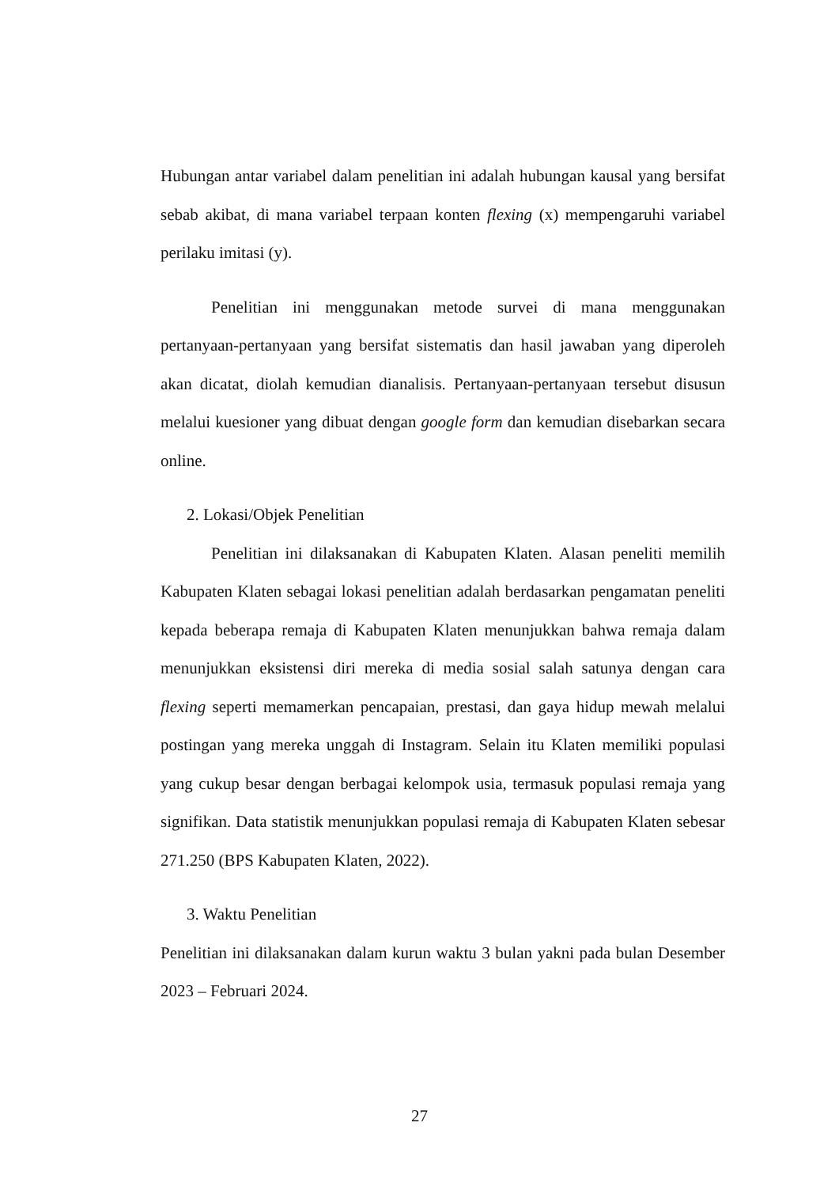Hubungan antar variabel dalam penelitian ini adalah hubungan kausal yang bersifat sebab akibat, di mana variabel terpaan konten flexing (x) mempengaruhi variabel perilaku imitasi (y).
Penelitian ini menggunakan metode survei di mana menggunakan pertanyaan-pertanyaan yang bersifat sistematis dan hasil jawaban yang diperoleh akan dicatat, diolah kemudian dianalisis. Pertanyaan-pertanyaan tersebut disusun melalui kuesioner yang dibuat dengan google form dan kemudian disebarkan secara online.
2. Lokasi/Objek Penelitian
Penelitian ini dilaksanakan di Kabupaten Klaten. Alasan peneliti memilih Kabupaten Klaten sebagai lokasi penelitian adalah berdasarkan pengamatan peneliti kepada beberapa remaja di Kabupaten Klaten menunjukkan bahwa remaja dalam menunjukkan eksistensi diri mereka di media sosial salah satunya dengan cara flexing seperti memamerkan pencapaian, prestasi, dan gaya hidup mewah melalui postingan yang mereka unggah di Instagram. Selain itu Klaten memiliki populasi yang cukup besar dengan berbagai kelompok usia, termasuk populasi remaja yang signifikan. Data statistik menunjukkan populasi remaja di Kabupaten Klaten sebesar 271.250 (BPS Kabupaten Klaten, 2022).
3. Waktu Penelitian
Penelitian ini dilaksanakan dalam kurun waktu 3 bulan yakni pada bulan Desember 2023 – Februari 2024.
27